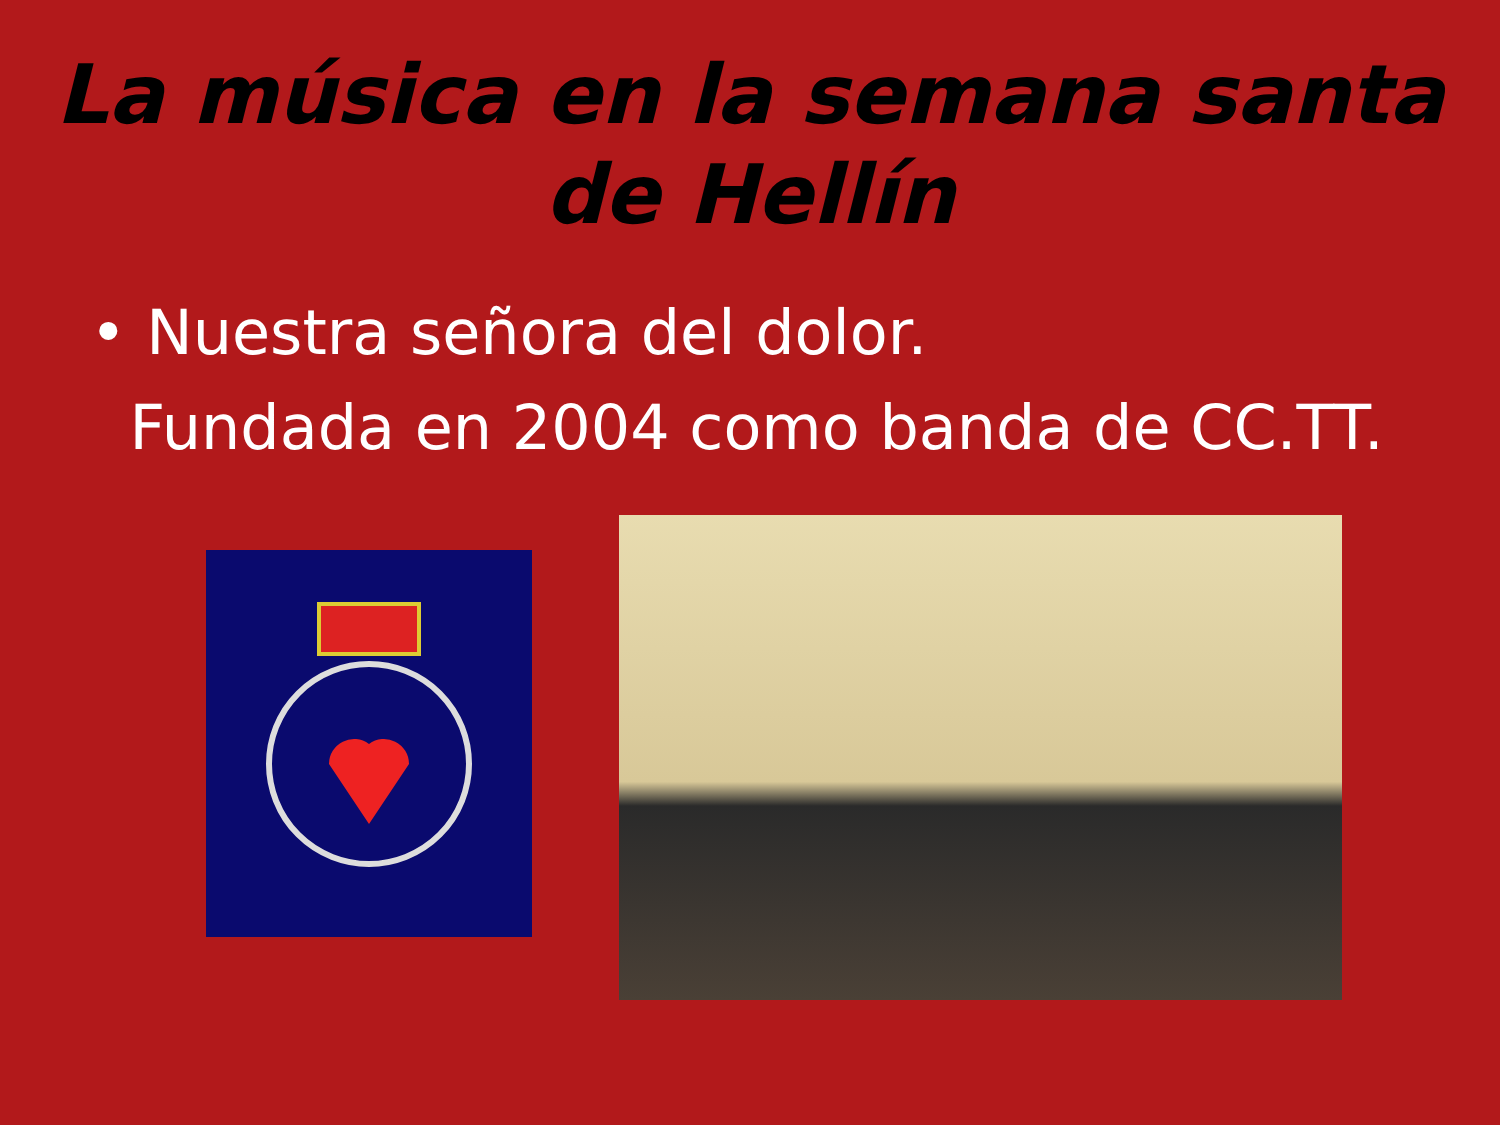La música en la semana santa
de Hellín
• Nuestra señora del dolor.
Fundada en 2004 como banda de CC.TT.